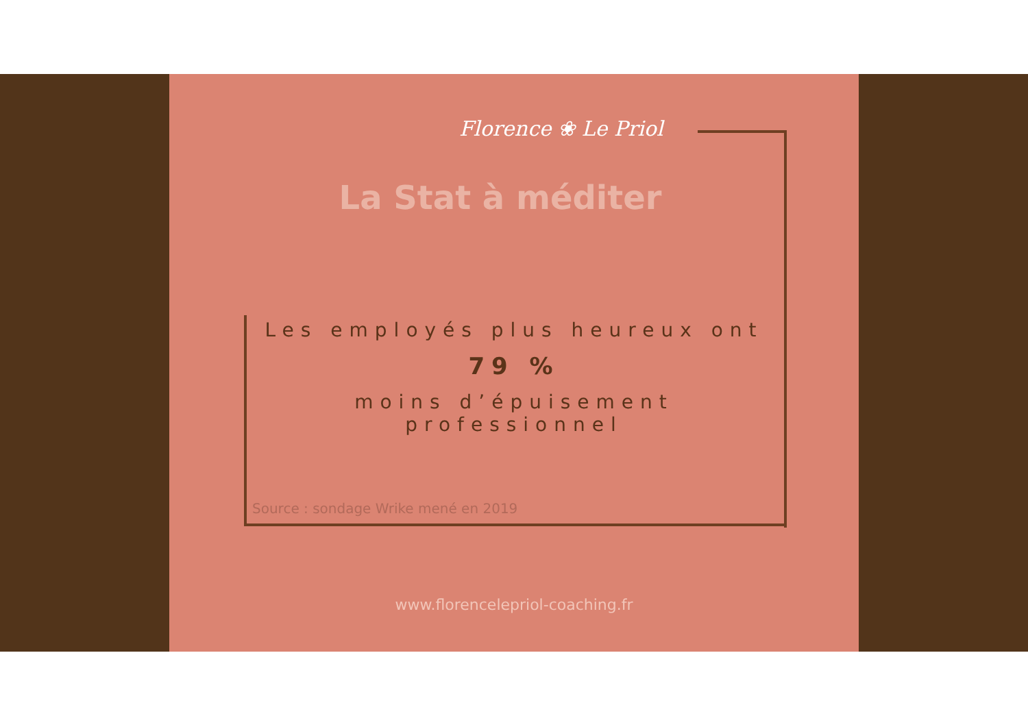Florence ❀ Le Priol
La Stat à méditer
Les employés plus heureux ont
79 %
moins d’épuisement professionnel
Source : sondage Wrike mené en 2019
www.florencelepriol-coaching.fr